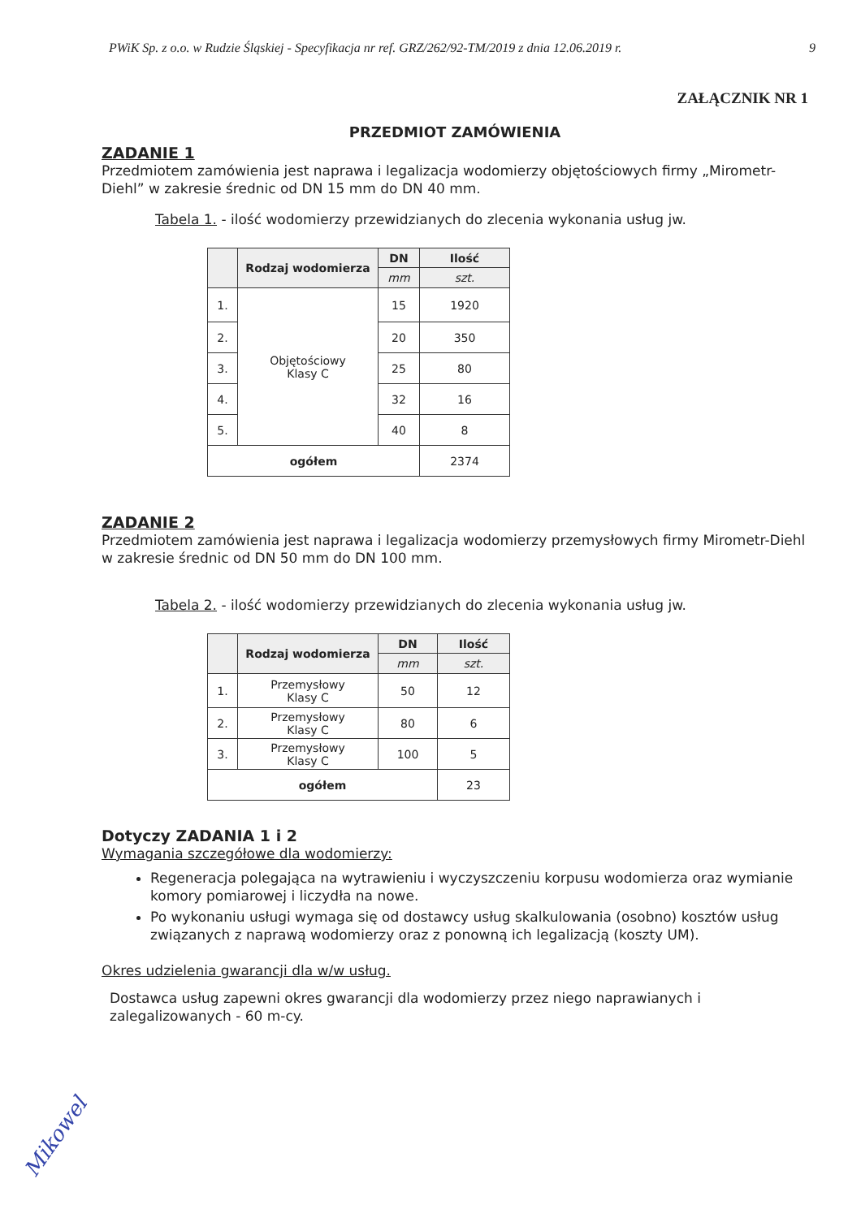PWiK Sp. z o.o. w Rudzie Śląskiej - Specyfikacja nr ref. GRZ/262/92-TM/2019 z dnia 12.06.2019 r. 9
ZAŁĄCZNIK NR 1
PRZEDMIOT ZAMÓWIENIA
ZADANIE 1
Przedmiotem zamówienia jest naprawa i legalizacja wodomierzy objętościowych firmy „Mirometr-Diehl” w zakresie średnic od DN 15 mm do DN 40 mm.
Tabela 1. - ilość wodomierzy przewidzianych do zlecenia wykonania usług jw.
| | Rodzaj wodomierza | DN | Ilość |
| --- | --- | --- | --- |
| | | mm | szt. |
| 1. | Objętościowy Klasy C | 15 | 1920 |
| 2. | | 20 | 350 |
| 3. | | 25 | 80 |
| 4. | | 32 | 16 |
| 5. | | 40 | 8 |
| ogółem | | | 2374 |
ZADANIE 2
Przedmiotem zamówienia jest naprawa i legalizacja wodomierzy przemysłowych firmy Mirometr-Diehl w zakresie średnic od DN 50 mm do DN 100 mm.
Tabela 2. - ilość wodomierzy przewidzianych do zlecenia wykonania usług jw.
| | Rodzaj wodomierza | DN | Ilość |
| --- | --- | --- | --- |
| | | mm | szt. |
| 1. | Przemysłowy Klasy C | 50 | 12 |
| 2. | Przemysłowy Klasy C | 80 | 6 |
| 3. | Przemysłowy Klasy C | 100 | 5 |
| ogółem | | | 23 |
Dotyczy ZADANIA 1 i 2
Wymagania szczegółowe dla wodomierzy:
Regeneracja polegająca na wytrawieniu i wyczyszczeniu korpusu wodomierza oraz wymianie komory pomiarowej i liczydła na nowe.
Po wykonaniu usługi wymaga się od dostawcy usług skalkulowania (osobno) kosztów usług związanych z naprawą wodomierzy oraz z ponowną ich legalizacją (koszty UM).
Okres udzielenia gwarancji dla w/w usług.
Dostawca usług zapewni okres gwarancji dla wodomierzy przez niego naprawianych i zalegalizowanych - 60 m-cy.
Mikowel